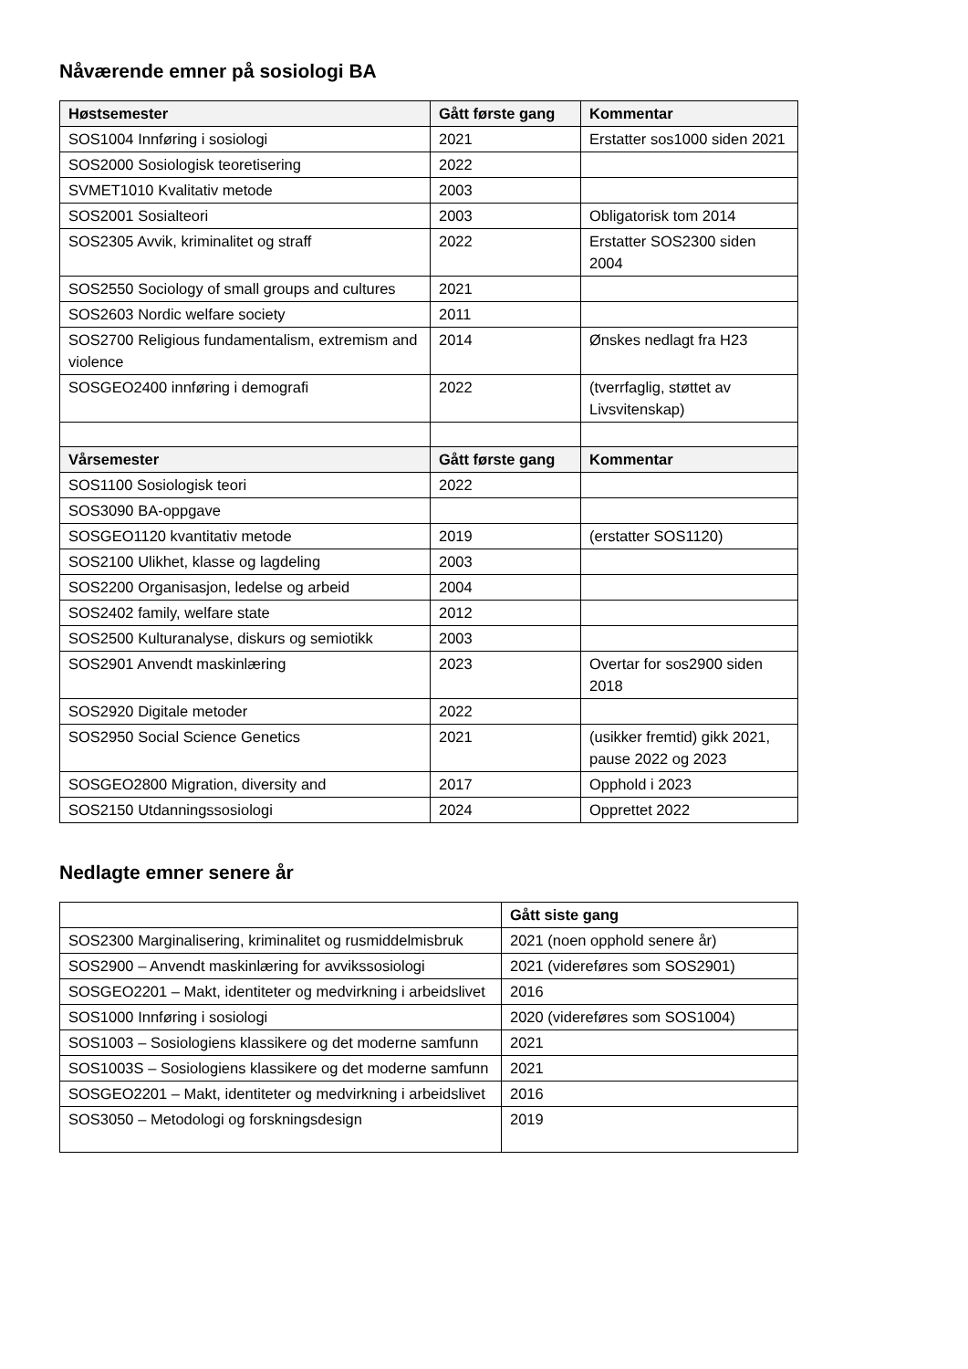Nåværende emner på sosiologi BA
| Høstsemester | Gått første gang | Kommentar |
| --- | --- | --- |
| SOS1004 Innføring i sosiologi | 2021 | Erstatter sos1000 siden 2021 |
| SOS2000 Sosiologisk teoretisering | 2022 | |
| SVMET1010 Kvalitativ metode | 2003 | |
| SOS2001 Sosialteori | 2003 | Obligatorisk tom 2014 |
| SOS2305 Avvik, kriminalitet og straff | 2022 | Erstatter SOS2300 siden 2004 |
| SOS2550 Sociology of small groups and cultures | 2021 | |
| SOS2603 Nordic welfare society | 2011 | |
| SOS2700 Religious fundamentalism, extremism and violence | 2014 | Ønskes nedlagt fra H23 |
| SOSGEO2400 innføring i demografi | 2022 | (tverrfaglig, støttet av Livsvitenskap) |
| Vårsemester | Gått første gang | Kommentar |
| SOS1100 Sosiologisk teori | 2022 | |
| SOS3090 BA-oppgave | | |
| SOSGEO1120 kvantitativ metode | 2019 | (erstatter SOS1120) |
| SOS2100 Ulikhet, klasse og lagdeling | 2003 | |
| SOS2200 Organisasjon, ledelse og arbeid | 2004 | |
| SOS2402 family, welfare state | 2012 | |
| SOS2500 Kulturanalyse, diskurs og semiotikk | 2003 | |
| SOS2901 Anvendt maskinlæring | 2023 | Overtar for sos2900 siden 2018 |
| SOS2920 Digitale metoder | 2022 | |
| SOS2950 Social Science Genetics | 2021 | (usikker fremtid) gikk 2021, pause 2022 og 2023 |
| SOSGEO2800 Migration, diversity and | 2017 | Opphold i 2023 |
| SOS2150 Utdanningssosiologi | 2024 | Opprettet 2022 |
Nedlagte emner senere år
| | Gått siste gang |
| --- | --- |
| SOS2300 Marginalisering, kriminalitet og rusmiddelmisbruk | 2021 (noen opphold senere år) |
| SOS2900 – Anvendt maskinlæring for avvikssosiologi | 2021 (videreføres som SOS2901) |
| SOSGEO2201 – Makt, identiteter og medvirkning i arbeidslivet | 2016 |
| SOS1000 Innføring i sosiologi | 2020 (videreføres som SOS1004) |
| SOS1003 – Sosiologiens klassikere og det moderne samfunn | 2021 |
| SOS1003S – Sosiologiens klassikere og det moderne samfunn | 2021 |
| SOSGEO2201 – Makt, identiteter og medvirkning i arbeidslivet | 2016 |
| SOS3050 – Metodologi og forskningsdesign | 2019 |